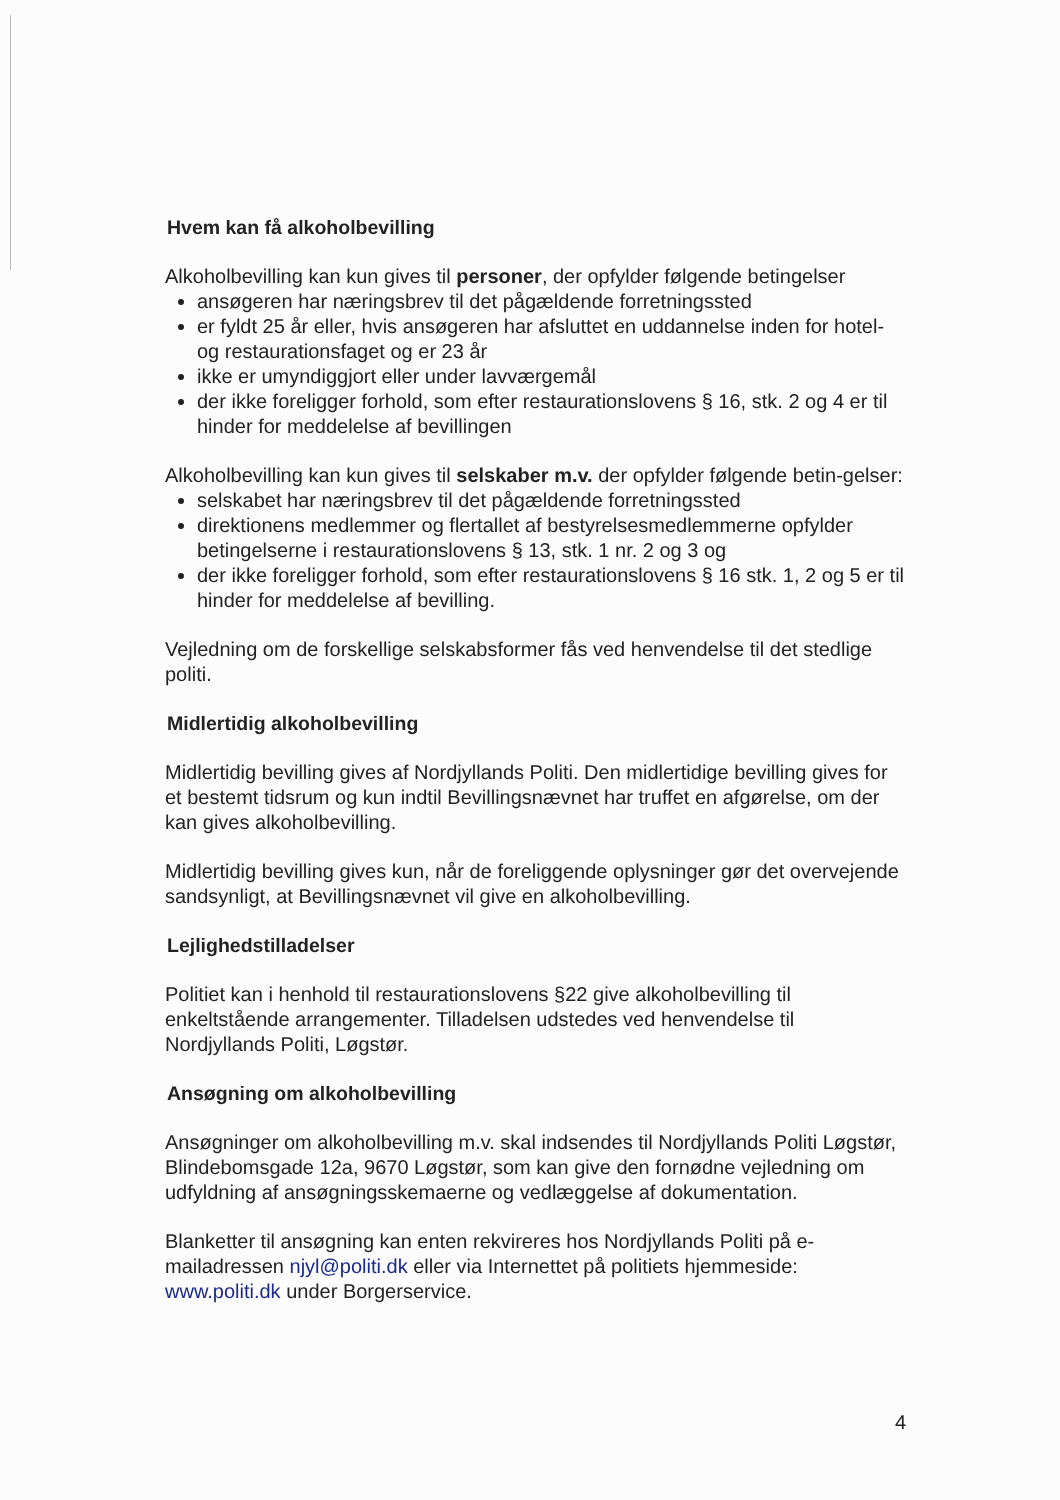Hvem kan få alkoholbevilling
Alkoholbevilling kan kun gives til personer, der opfylder følgende betingelser
ansøgeren har næringsbrev til det pågældende forretningssted
er fyldt 25 år eller, hvis ansøgeren har afsluttet en uddannelse inden for hotel- og restaurationsfaget og er 23 år
ikke er umyndiggjort eller under lavværgemål
der ikke foreligger forhold, som efter restaurationslovens § 16, stk. 2 og 4 er til hinder for meddelelse af bevillingen
Alkoholbevilling kan kun gives til selskaber m.v. der opfylder følgende betin-gelser:
selskabet har næringsbrev til det pågældende forretningssted
direktionens medlemmer og flertallet af bestyrelsesmedlemmerne opfylder betingelserne i restaurationslovens § 13, stk. 1 nr. 2 og 3 og
der ikke foreligger forhold, som efter restaurationslovens § 16 stk. 1, 2 og 5 er til hinder for meddelelse af bevilling.
Vejledning om de forskellige selskabsformer fås ved henvendelse til det stedlige politi.
Midlertidig alkoholbevilling
Midlertidig bevilling gives af Nordjyllands Politi. Den midlertidige bevilling gives for et bestemt tidsrum og kun indtil Bevillingsnævnet har truffet en afgørelse, om der kan gives alkoholbevilling.
Midlertidig bevilling gives kun, når de foreliggende oplysninger gør det overvejende sandsynligt, at Bevillingsnævnet vil give en alkoholbevilling.
Lejlighedstilladelser
Politiet kan i henhold til restaurationslovens §22 give alkoholbevilling til enkeltstående arrangementer. Tilladelsen udstedes ved henvendelse til Nordjyllands Politi, Løgstør.
Ansøgning om alkoholbevilling
Ansøgninger om alkoholbevilling m.v. skal indsendes til Nordjyllands Politi Løgstør, Blindebomsgade 12a, 9670 Løgstør, som kan give den fornødne vejledning om udfyldning af ansøgningsskemaerne og vedlæggelse af dokumentation.
Blanketter til ansøgning kan enten rekvireres hos Nordjyllands Politi på e-mailadressen njyl@politi.dk eller via Internettet på politiets hjemmeside: www.politi.dk under Borgerservice.
4